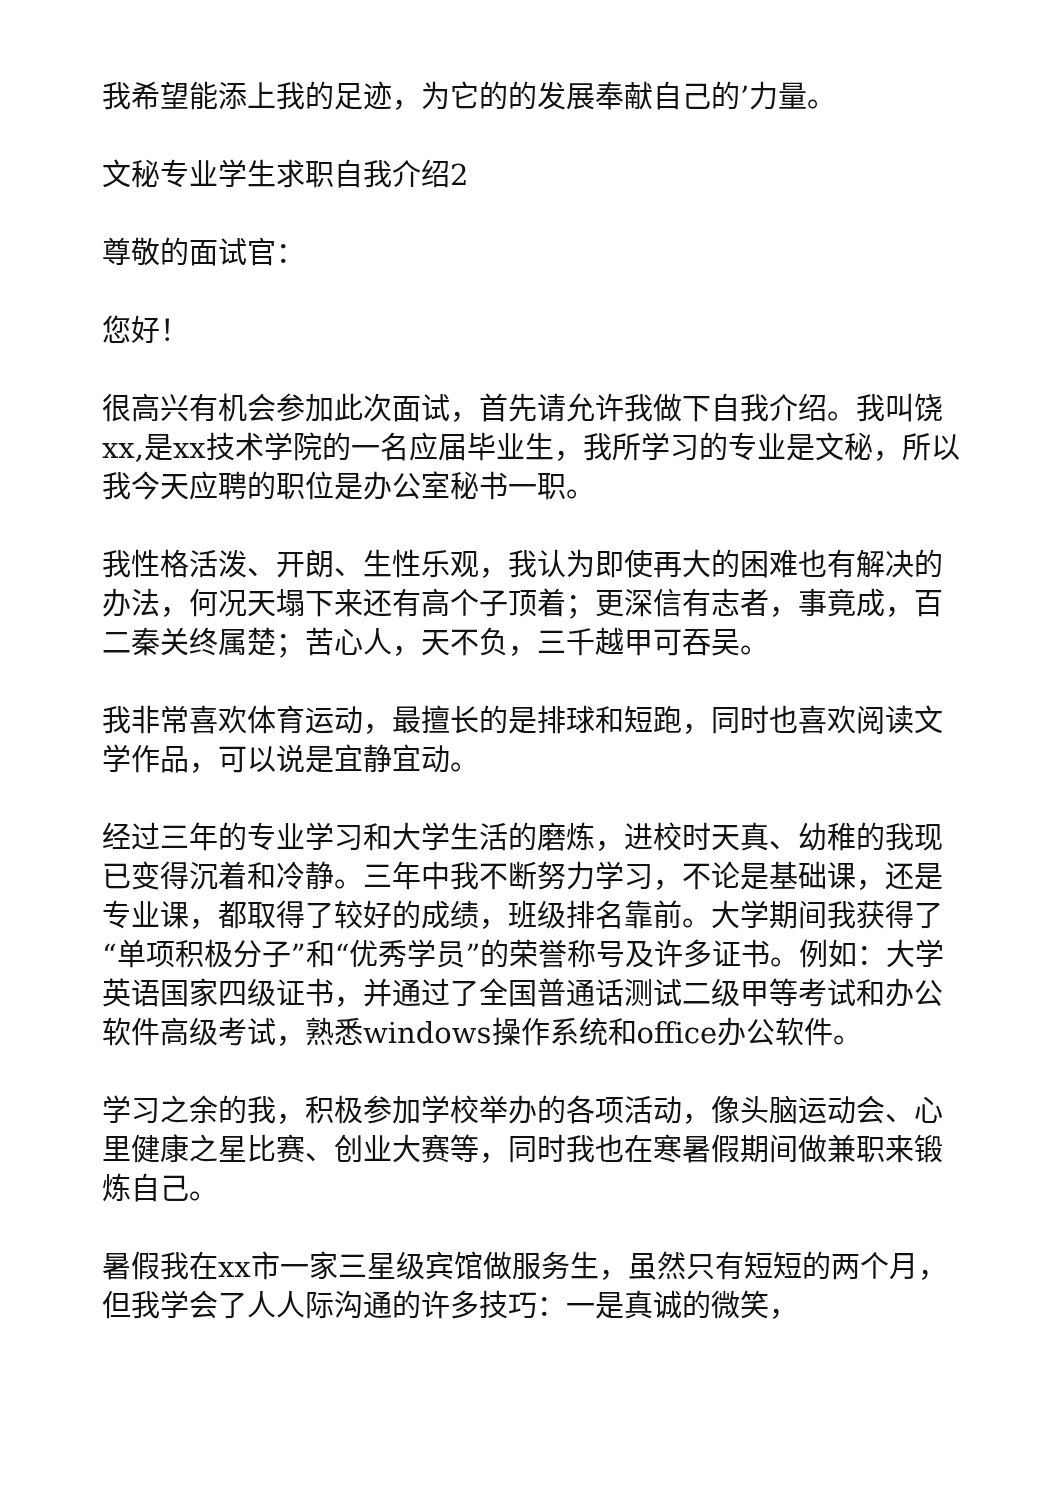我希望能添上我的足迹，为它的的发展奉献自己的’力量。
文秘专业学生求职自我介绍2
尊敬的面试官：
您好！
很高兴有机会参加此次面试，首先请允许我做下自我介绍。我叫饶xx,是xx技术学院的一名应届毕业生，我所学习的专业是文秘，所以我今天应聘的职位是办公室秘书一职。
我性格活泼、开朗、生性乐观，我认为即使再大的困难也有解决的办法，何况天塌下来还有高个子顶着；更深信有志者，事竟成，百二秦关终属楚；苦心人，天不负，三千越甲可吞吴。
我非常喜欢体育运动，最擅长的是排球和短跑，同时也喜欢阅读文学作品，可以说是宜静宜动。
经过三年的专业学习和大学生活的磨炼，进校时天真、幼稚的我现已变得沉着和冷静。三年中我不断努力学习，不论是基础课，还是专业课，都取得了较好的成绩，班级排名靠前。大学期间我获得了“单项积极分子”和“优秀学员”的荣誉称号及许多证书。例如：大学英语国家四级证书，并通过了全国普通话测试二级甲等考试和办公软件高级考试，熟悉windows操作系统和office办公软件。
学习之余的我，积极参加学校举办的各项活动，像头脑运动会、心里健康之星比赛、创业大赛等，同时我也在寒暑假期间做兼职来锻炼自己。
暑假我在xx市一家三星级宾馆做服务生，虽然只有短短的两个月，但我学会了人人际沟通的许多技巧：一是真诚的微笑，